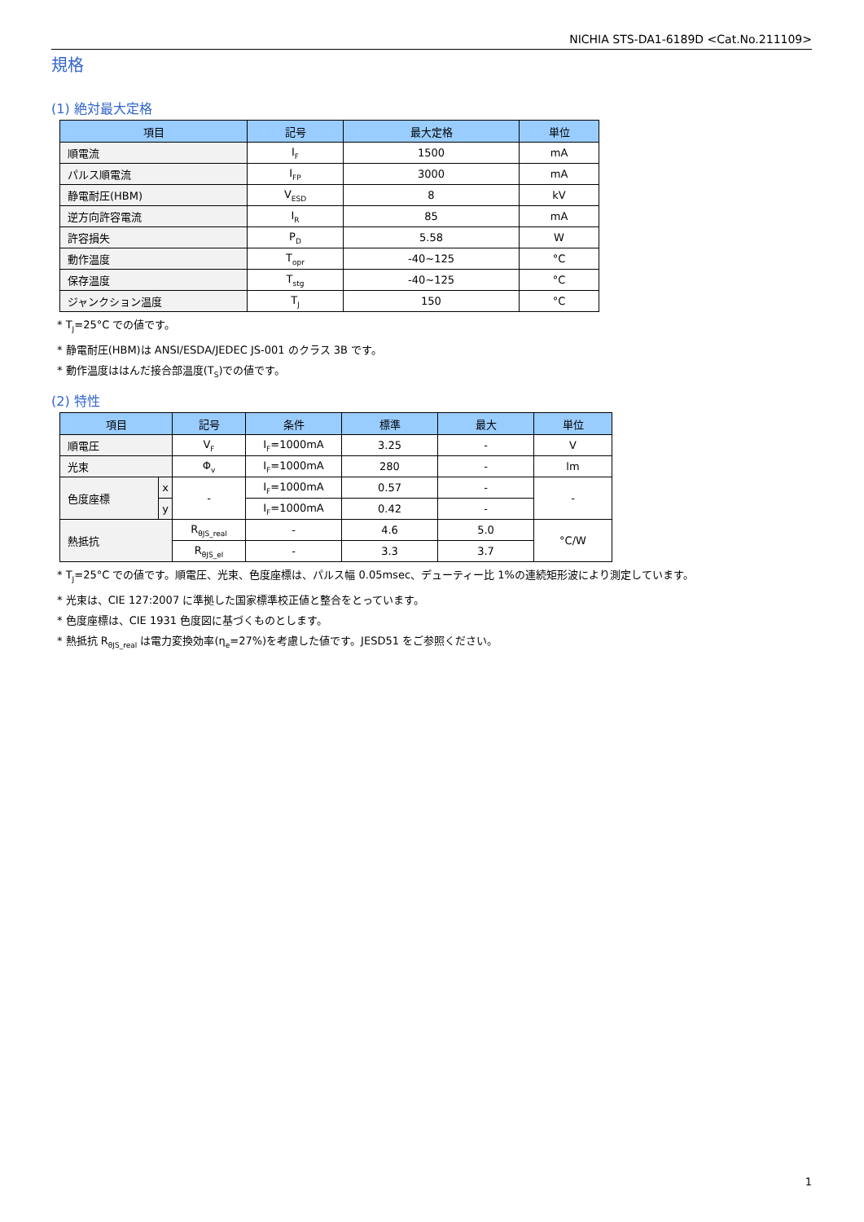NICHIA STS-DA1-6189D <Cat.No.211109>
規格
(1) 絶対最大定格
| 項目 | 記号 | 最大定格 | 単位 |
| --- | --- | --- | --- |
| 順電流 | I<sub>F</sub> | 1500 | mA |
| パルス順電流 | I<sub>FP</sub> | 3000 | mA |
| 静電耐圧(HBM) | V<sub>ESD</sub> | 8 | kV |
| 逆方向許容電流 | I<sub>R</sub> | 85 | mA |
| 許容損失 | P<sub>D</sub> | 5.58 | W |
| 動作温度 | T<sub>opr</sub> | -40~125 | °C |
| 保存温度 | T<sub>stg</sub> | -40~125 | °C |
| ジャンクション温度 | T<sub>J</sub> | 150 | °C |
* T<sub>J</sub>=25°C での値です。
* 静電耐圧(HBM)は ANSI/ESDA/JEDEC JS-001 のクラス 3B です。
* 動作温度ははんだ接合部温度(T<sub>S</sub>)での値です。
(2) 特性
| 項目 | | 記号 | 条件 | 標準 | 最大 | 単位 |
| --- | --- | --- | --- | --- | --- | --- |
| 順電圧 | | V<sub>F</sub> | I<sub>F</sub>=1000mA | 3.25 | - | V |
| 光束 | | Φ<sub>v</sub> | I<sub>F</sub>=1000mA | 280 | - | lm |
| 色度座標 | x | - | I<sub>F</sub>=1000mA | 0.57 | - | - |
| | y | | I<sub>F</sub>=1000mA | 0.42 | - | |
| 熱抵抗 | | R<sub>θJS_real</sub> | - | 4.6 | 5.0 | °C/W |
| | | R<sub>θJS_el</sub> | - | 3.3 | 3.7 | |
* T<sub>J</sub>=25°C での値です。順電圧、光束、色度座標は、パルス幅 0.05msec、デューティー比 1%の連続矩形波により測定しています。
* 光束は、CIE 127:2007 に準拠した国家標準校正値と整合をとっています。
* 色度座標は、CIE 1931 色度図に基づくものとします。
* 熱抵抗 R<sub>θJS_real</sub> は電力変換効率(η<sub>e</sub>=27%)を考慮した値です。JESD51 をご参照ください。
1